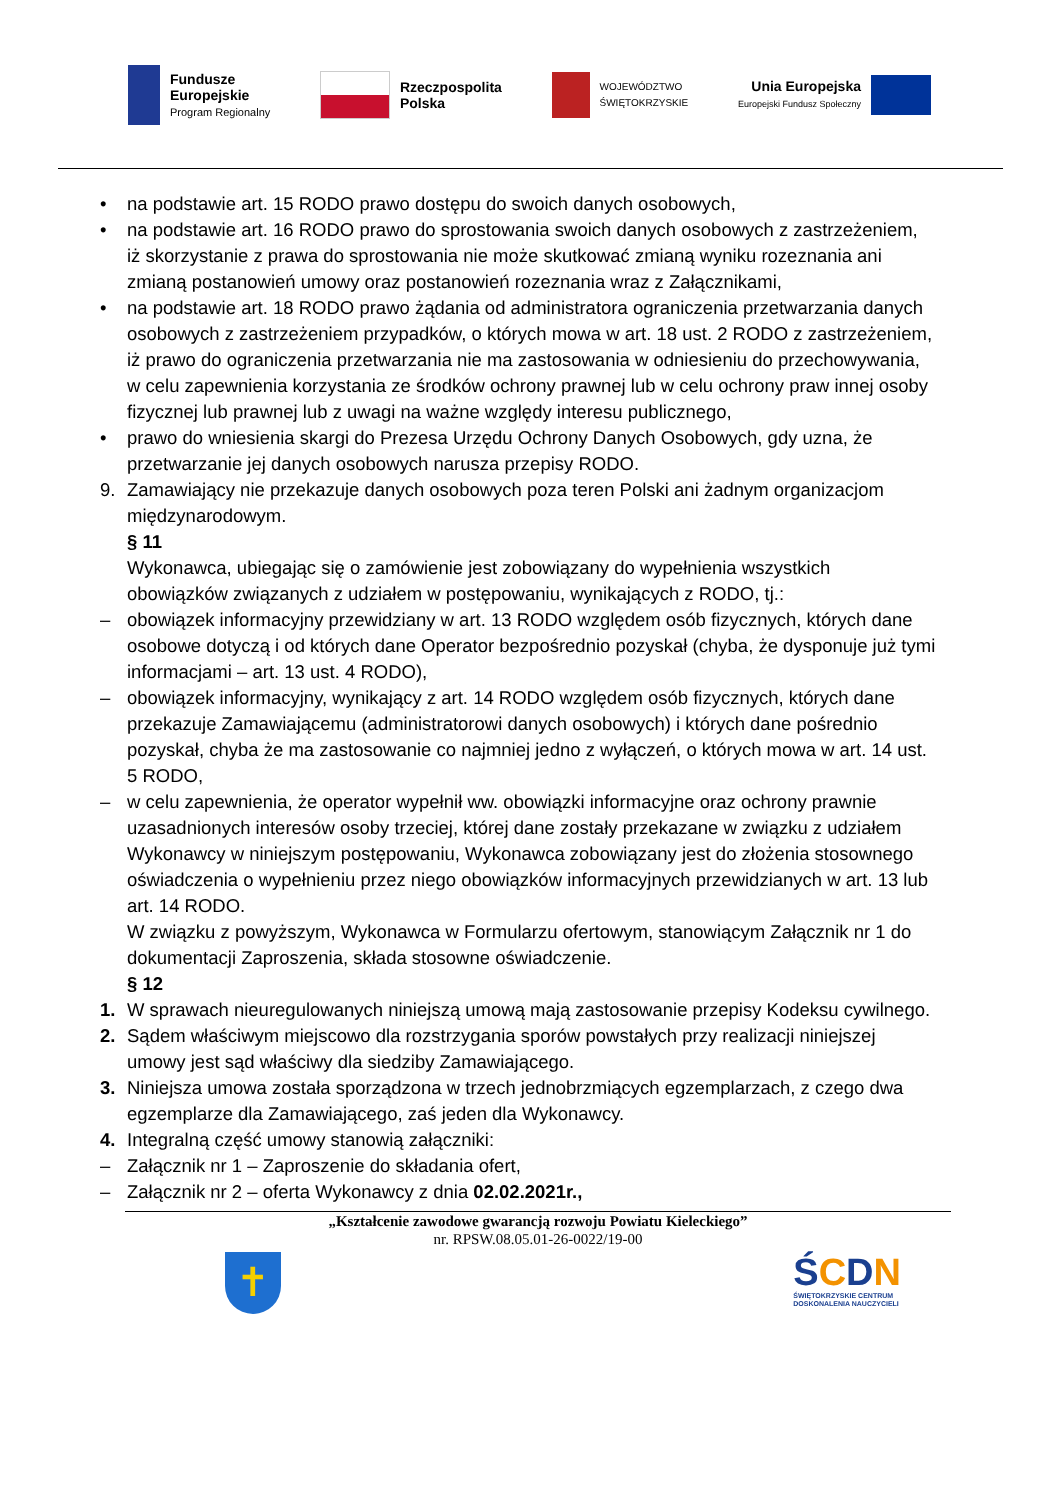Fundusze
Europejskie
Program Regionalny
Rzeczpospolita
Polska
WOJEWÓDZTWO
ŚWIĘTOKRZYSKIE
Unia Europejska
Europejski Fundusz Społeczny
• na podstawie art. 15 RODO prawo dostępu do swoich danych osobowych,
• na podstawie art. 16 RODO prawo do sprostowania swoich danych osobowych z zastrzeżeniem, iż skorzystanie z prawa do sprostowania nie może skutkować zmianą wyniku rozeznania ani zmianą postanowień umowy oraz postanowień rozeznania wraz z Załącznikami,
• na podstawie art. 18 RODO prawo żądania od administratora ograniczenia przetwarzania danych osobowych z zastrzeżeniem przypadków, o których mowa w art. 18 ust. 2 RODO z zastrzeżeniem, iż prawo do ograniczenia przetwarzania nie ma zastosowania w odniesieniu do przechowywania, w celu zapewnienia korzystania ze środków ochrony prawnej lub w celu ochrony praw innej osoby fizycznej lub prawnej lub z uwagi na ważne względy interesu publicznego,
• prawo do wniesienia skargi do Prezesa Urzędu Ochrony Danych Osobowych, gdy uzna, że przetwarzanie jej danych osobowych narusza przepisy RODO.
9. Zamawiający nie przekazuje danych osobowych poza teren Polski ani żadnym organizacjom międzynarodowym.
§ 11
Wykonawca, ubiegając się o zamówienie jest zobowiązany do wypełnienia wszystkich obowiązków związanych z udziałem w postępowaniu, wynikających z RODO, tj.:
– obowiązek informacyjny przewidziany w art. 13 RODO względem osób fizycznych, których dane osobowe dotyczą i od których dane Operator bezpośrednio pozyskał (chyba, że dysponuje już tymi informacjami – art. 13 ust. 4 RODO),
– obowiązek informacyjny, wynikający z art. 14 RODO względem osób fizycznych, których dane przekazuje Zamawiającemu (administratorowi danych osobowych) i których dane pośrednio pozyskał, chyba że ma zastosowanie co najmniej jedno z wyłączeń, o których mowa w art. 14 ust. 5 RODO,
– w celu zapewnienia, że operator wypełnił ww. obowiązki informacyjne oraz ochrony prawnie uzasadnionych interesów osoby trzeciej, której dane zostały przekazane w związku z udziałem Wykonawcy w niniejszym postępowaniu, Wykonawca zobowiązany jest do złożenia stosownego oświadczenia o wypełnieniu przez niego obowiązków informacyjnych przewidzianych w art. 13 lub art. 14 RODO.
W związku z powyższym, Wykonawca w Formularzu ofertowym, stanowiącym Załącznik nr 1 do dokumentacji Zaproszenia, składa stosowne oświadczenie.
§ 12
1. W sprawach nieuregulowanych niniejszą umową mają zastosowanie przepisy Kodeksu cywilnego.
2. Sądem właściwym miejscowo dla rozstrzygania sporów powstałych przy realizacji niniejszej umowy jest sąd właściwy dla siedziby Zamawiającego.
3. Niniejsza umowa została sporządzona w trzech jednobrzmiących egzemplarzach, z czego dwa egzemplarze dla Zamawiającego, zaś jeden dla Wykonawcy.
4. Integralną część umowy stanowią załączniki:
– Załącznik nr 1 – Zaproszenie do składania ofert,
– Załącznik nr 2 – oferta Wykonawcy z dnia 02.02.2021r.,
„Kształcenie zawodowe gwarancją rozwoju Powiatu Kieleckiego”
nr. RPSW.08.05.01-26-0022/19-00
✝
ŚCDN
ŚWIĘTOKRZYSKIE CENTRUM
DOSKONALENIA NAUCZYCIELI